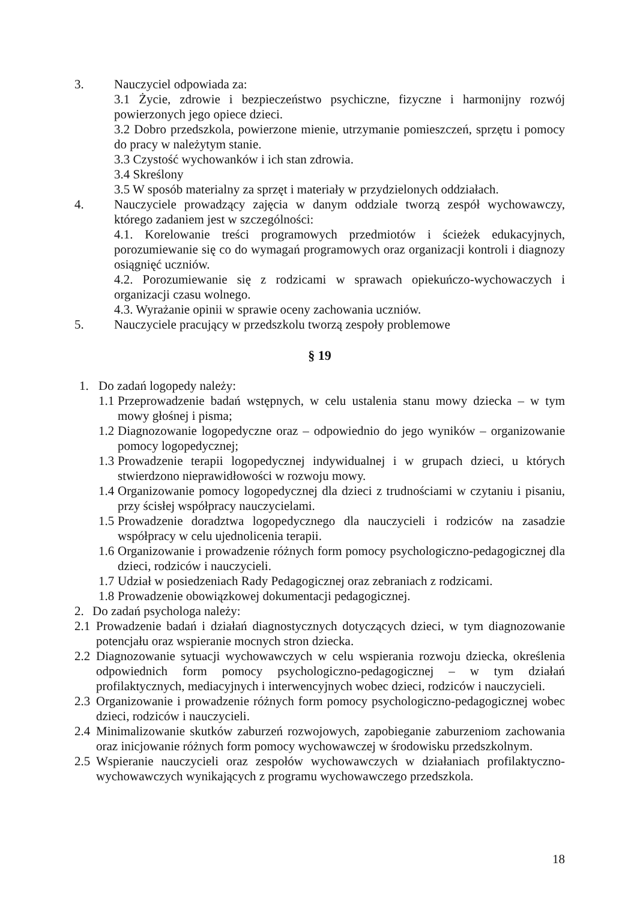3. Nauczyciel odpowiada za:
3.1 Życie, zdrowie i bezpieczeństwo psychiczne, fizyczne i harmonijny rozwój powierzonych jego opiece dzieci.
3.2 Dobro przedszkola, powierzone mienie, utrzymanie pomieszczeń, sprzętu i pomocy do pracy w należytym stanie.
3.3 Czystość wychowanków i ich stan zdrowia.
3.4 Skreślony
3.5 W sposób materialny za sprzęt i materiały w przydzielonych oddziałach.
4. Nauczyciele prowadzący zajęcia w danym oddziale tworzą zespół wychowawczy, którego zadaniem jest w szczególności:
4.1. Korelowanie treści programowych przedmiotów i ścieżek edukacyjnych, porozumiewanie się co do wymagań programowych oraz organizacji kontroli i diagnozy osiągnięć uczniów.
4.2. Porozumiewanie się z rodzicami w sprawach opiekuńczo-wychowaczych i organizacji czasu wolnego.
4.3. Wyrażanie opinii w sprawie oceny zachowania uczniów.
5. Nauczyciele pracujący w przedszkolu tworzą zespoły problemowe
§ 19
1. Do zadań logopedy należy:
1.1
Przeprowadzenie badań wstępnych, w celu ustalenia stanu mowy dziecka – w tym mowy głośnej i pisma;
1.2
Diagnozowanie logopedyczne oraz – odpowiednio do jego wyników – organizowanie pomocy logopedycznej;
1.3
Prowadzenie terapii logopedycznej indywidualnej i w grupach dzieci, u których stwierdzono nieprawidłowości w rozwoju mowy.
1.4
Organizowanie pomocy logopedycznej dla dzieci z trudnościami w czytaniu i pisaniu, przy ścisłej współpracy nauczycielami.
1.5
Prowadzenie doradztwa logopedycznego dla nauczycieli i rodziców na zasadzie współpracy w celu ujednolicenia terapii.
1.6
Organizowanie i prowadzenie różnych form pomocy psychologiczno-pedagogicznej dla dzieci, rodziców i nauczycieli.
1.7
Udział w posiedzeniach Rady Pedagogicznej oraz zebraniach z rodzicami.
1.8
Prowadzenie obowiązkowej dokumentacji pedagogicznej.
2. Do zadań psychologa należy:
2.1
Prowadzenie badań i działań diagnostycznych dotyczących dzieci, w tym diagnozowanie potencjału oraz wspieranie mocnych stron dziecka.
2.2
Diagnozowanie sytuacji wychowawczych w celu wspierania rozwoju dziecka, określenia odpowiednich form pomocy psychologiczno-pedagogicznej – w tym działań profilaktycznych, mediacyjnych i interwencyjnych wobec dzieci, rodziców i nauczycieli.
2.3
Organizowanie i prowadzenie różnych form pomocy psychologiczno-pedagogicznej wobec dzieci, rodziców i nauczycieli.
2.4
Minimalizowanie skutków zaburzeń rozwojowych, zapobieganie zaburzeniom zachowania oraz inicjowanie różnych form pomocy wychowawczej w środowisku przedszkolnym.
2.5
Wspieranie nauczycieli oraz zespołów wychowawczych w działaniach profilaktyczno-wychowawczych wynikających z programu wychowawczego przedszkola.
18